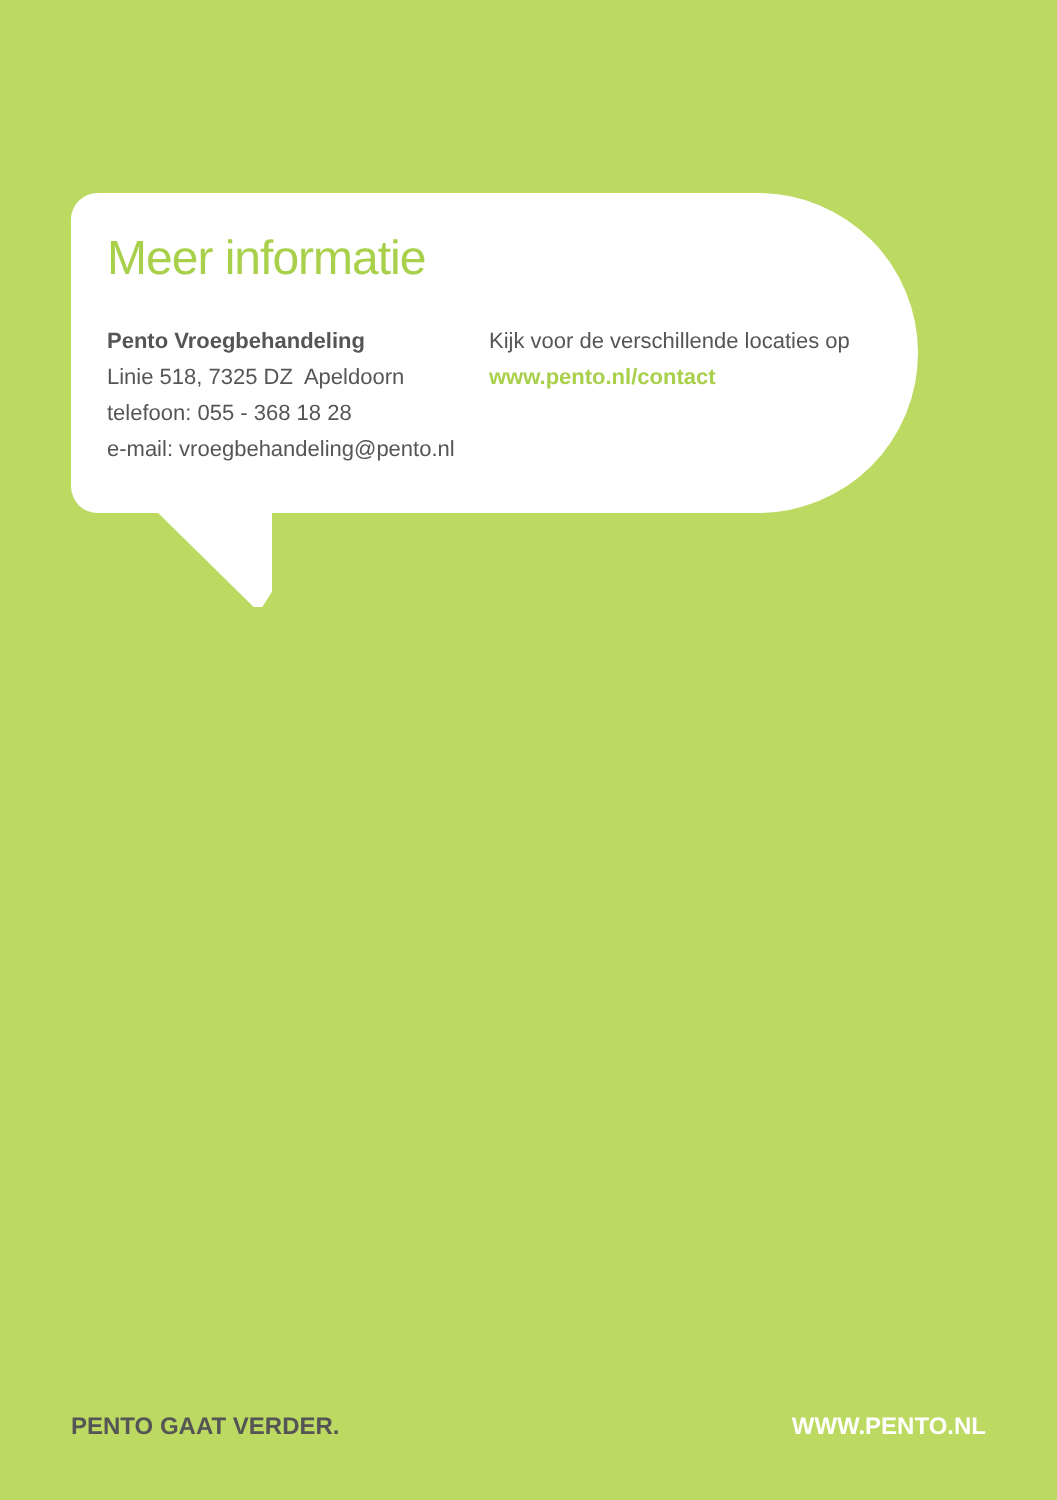Meer informatie
Pento Vroegbehandeling
Linie 518, 7325 DZ Apeldoorn
telefoon: 055 - 368 18 28
e-mail: vroegbehandeling@pento.nl
Kijk voor de verschillende locaties op
www.pento.nl/contact
PENTO GAAT VERDER. WWW.PENTO.NL